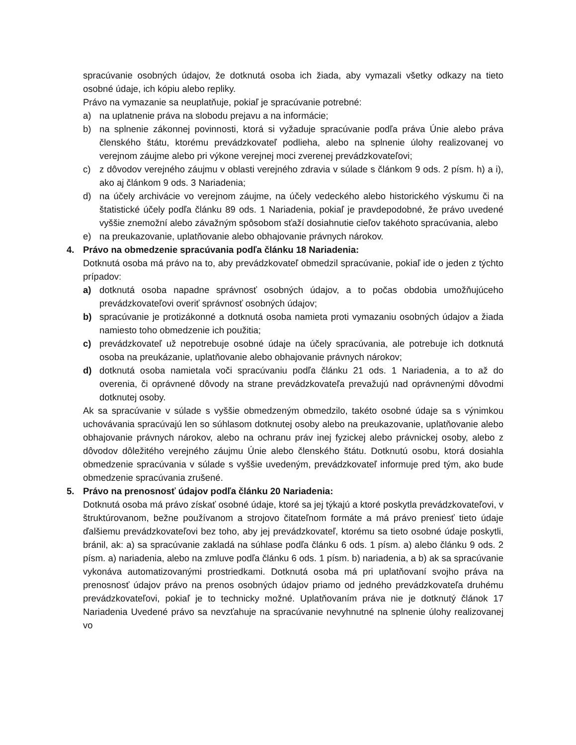spracúvanie osobných údajov, že dotknutá osoba ich žiada, aby vymazali všetky odkazy na tieto osobné údaje, ich kópiu alebo repliky.
Právo na vymazanie sa neuplatňuje, pokiaľ je spracúvanie potrebné:
a) na uplatnenie práva na slobodu prejavu a na informácie;
b) na splnenie zákonnej povinnosti, ktorá si vyžaduje spracúvanie podľa práva Únie alebo práva členského štátu, ktorému prevádzkovateľ podlieha, alebo na splnenie úlohy realizovanej vo verejnom záujme alebo pri výkone verejnej moci zverenej prevádzkovateľovi;
c) z dôvodov verejného záujmu v oblasti verejného zdravia v súlade s článkom 9 ods. 2 písm. h) a i), ako aj článkom 9 ods. 3 Nariadenia;
d) na účely archivácie vo verejnom záujme, na účely vedeckého alebo historického výskumu či na štatistické účely podľa článku 89 ods. 1 Nariadenia, pokiaľ je pravdepodobné, že právo uvedené vyššie znemožní alebo závažným spôsobom sťaží dosiahnutie cieľov takéhoto spracúvania, alebo
e) na preukazovanie, uplatňovanie alebo obhajovanie právnych nárokov.
4. Právo na obmedzenie spracúvania podľa článku 18 Nariadenia:
Dotknutá osoba má právo na to, aby prevádzkovateľ obmedzil spracúvanie, pokiaľ ide o jeden z týchto prípadov:
a) dotknutá osoba napadne správnosť osobných údajov, a to počas obdobia umožňujúceho prevádzkovateľovi overiť správnosť osobných údajov;
b) spracúvanie je protizákonné a dotknutá osoba namieta proti vymazaniu osobných údajov a žiada namiesto toho obmedzenie ich použitia;
c) prevádzkovateľ už nepotrebuje osobné údaje na účely spracúvania, ale potrebuje ich dotknutá osoba na preukázanie, uplatňovanie alebo obhajovanie právnych nárokov;
d) dotknutá osoba namietala voči spracúvaniu podľa článku 21 ods. 1 Nariadenia, a to až do overenia, či oprávnené dôvody na strane prevádzkovateľa prevažujú nad oprávnenými dôvodmi dotknutej osoby.
Ak sa spracúvanie v súlade s vyššie obmedzeným obmedzilo, takéto osobné údaje sa s výnimkou uchovávania spracúvajú len so súhlasom dotknutej osoby alebo na preukazovanie, uplatňovanie alebo obhajovanie právnych nárokov, alebo na ochranu práv inej fyzickej alebo právnickej osoby, alebo z dôvodov dôležitého verejného záujmu Únie alebo členského štátu. Dotknutú osobu, ktorá dosiahla obmedzenie spracúvania v súlade s vyššie uvedeným, prevádzkovateľ informuje pred tým, ako bude obmedzenie spracúvania zrušené.
5. Právo na prenosnosť údajov podľa článku 20 Nariadenia:
Dotknutá osoba má právo získať osobné údaje, ktoré sa jej týkajú a ktoré poskytla prevádzkovateľovi, v štruktúrovanom, bežne používanom a strojovo čitateľnom formáte a má právo preniesť tieto údaje ďalšiemu prevádzkovateľovi bez toho, aby jej prevádzkovateľ, ktorému sa tieto osobné údaje poskytli, bránil, ak: a) sa spracúvanie zakladá na súhlase podľa článku 6 ods. 1 písm. a) alebo článku 9 ods. 2 písm. a) nariadenia, alebo na zmluve podľa článku 6 ods. 1 písm. b) nariadenia, a b) ak sa spracúvanie vykonáva automatizovanými prostriedkami. Dotknutá osoba má pri uplatňovaní svojho práva na prenosnosť údajov právo na prenos osobných údajov priamo od jedného prevádzkovateľa druhému prevádzkovateľovi, pokiaľ je to technicky možné. Uplatňovaním práva nie je dotknutý článok 17 Nariadenia Uvedené právo sa nevzťahuje na spracúvanie nevyhnutné na splnenie úlohy realizovanej vo